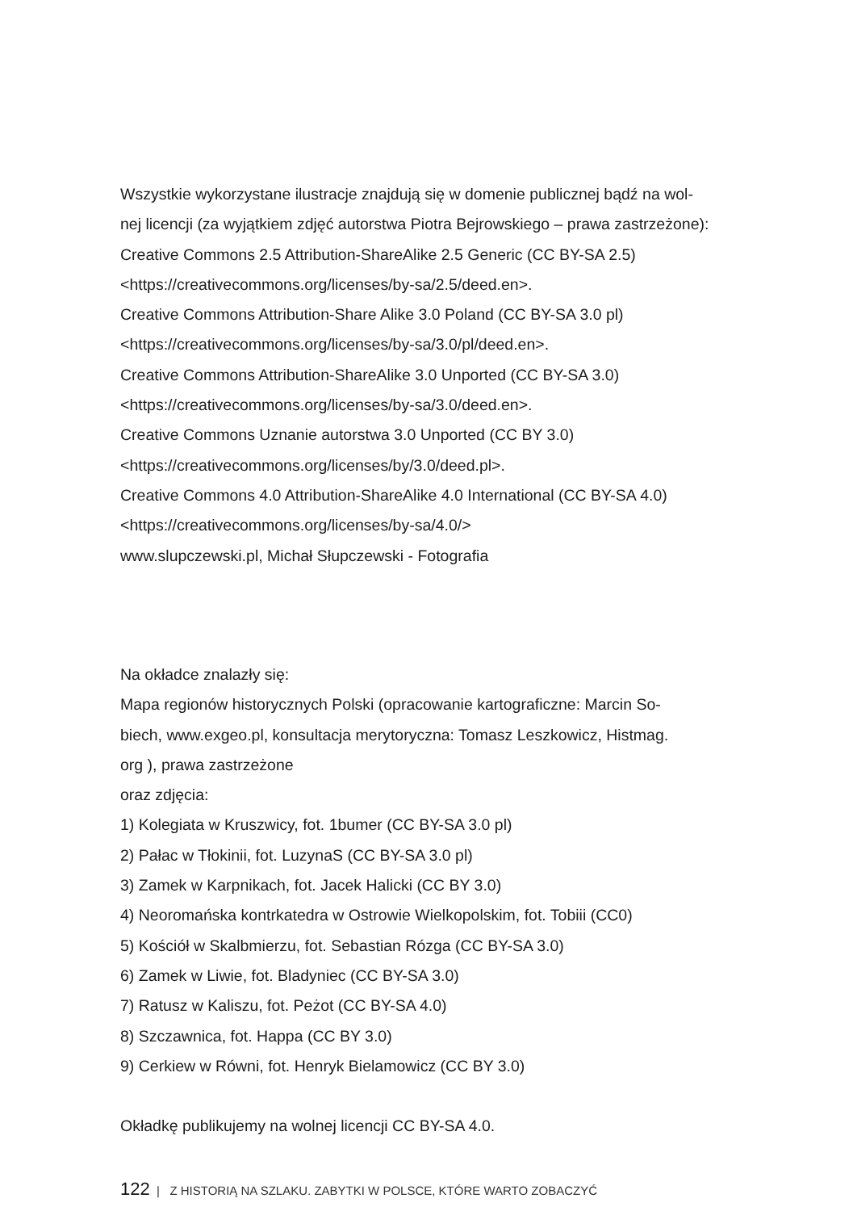Wszystkie wykorzystane ilustracje znajdują się w domenie publicznej bądź na wol-
nej licencji (za wyjątkiem zdjęć autorstwa Piotra Bejrowskiego – prawa zastrzeżone):
Creative Commons 2.5 Attribution-ShareAlike 2.5 Generic (CC BY-SA 2.5)
<https://creativecommons.org/licenses/by-sa/2.5/deed.en>.
Creative Commons Attribution-Share Alike 3.0 Poland (CC BY-SA 3.0 pl)
<https://creativecommons.org/licenses/by-sa/3.0/pl/deed.en>.
Creative Commons Attribution-ShareAlike 3.0 Unported (CC BY-SA 3.0)
<https://creativecommons.org/licenses/by-sa/3.0/deed.en>.
Creative Commons Uznanie autorstwa 3.0 Unported (CC BY 3.0)
<https://creativecommons.org/licenses/by/3.0/deed.pl>.
Creative Commons 4.0 Attribution-ShareAlike 4.0 International (CC BY-SA 4.0)
<https://creativecommons.org/licenses/by-sa/4.0/>
www.slupczewski.pl, Michał Słupczewski - Fotografia
Na okładce znalazły się:
Mapa regionów historycznych Polski (opracowanie kartograficzne: Marcin So-
biech, www.exgeo.pl, konsultacja merytoryczna: Tomasz Leszkowicz, Histmag.
org ), prawa zastrzeżone
oraz zdjęcia:
1) Kolegiata w Kruszwicy, fot. 1bumer (CC BY-SA 3.0 pl)
2) Pałac w Tłokinii, fot. LuzynaS (CC BY-SA 3.0 pl)
3) Zamek w Karpnikach, fot. Jacek Halicki (CC BY 3.0)
4) Neoromańska kontrkatedra w Ostrowie Wielkopolskim, fot. Tobiii (CC0)
5) Kościół w Skalbmierzu, fot. Sebastian Rózga (CC BY-SA 3.0)
6) Zamek w Liwie, fot. Bladyniec (CC BY-SA 3.0)
7) Ratusz w Kaliszu, fot. Peżot (CC BY-SA 4.0)
8) Szczawnica, fot. Happa (CC BY 3.0)
9) Cerkiew w Równi, fot. Henryk Bielamowicz (CC BY 3.0)
Okładkę publikujemy na wolnej licencji CC BY-SA 4.0.
122 | Z HISTORIĄ NA SZLAKU. ZABYTKI W POLSCE, KTÓRE WARTO ZOBACZYĆ